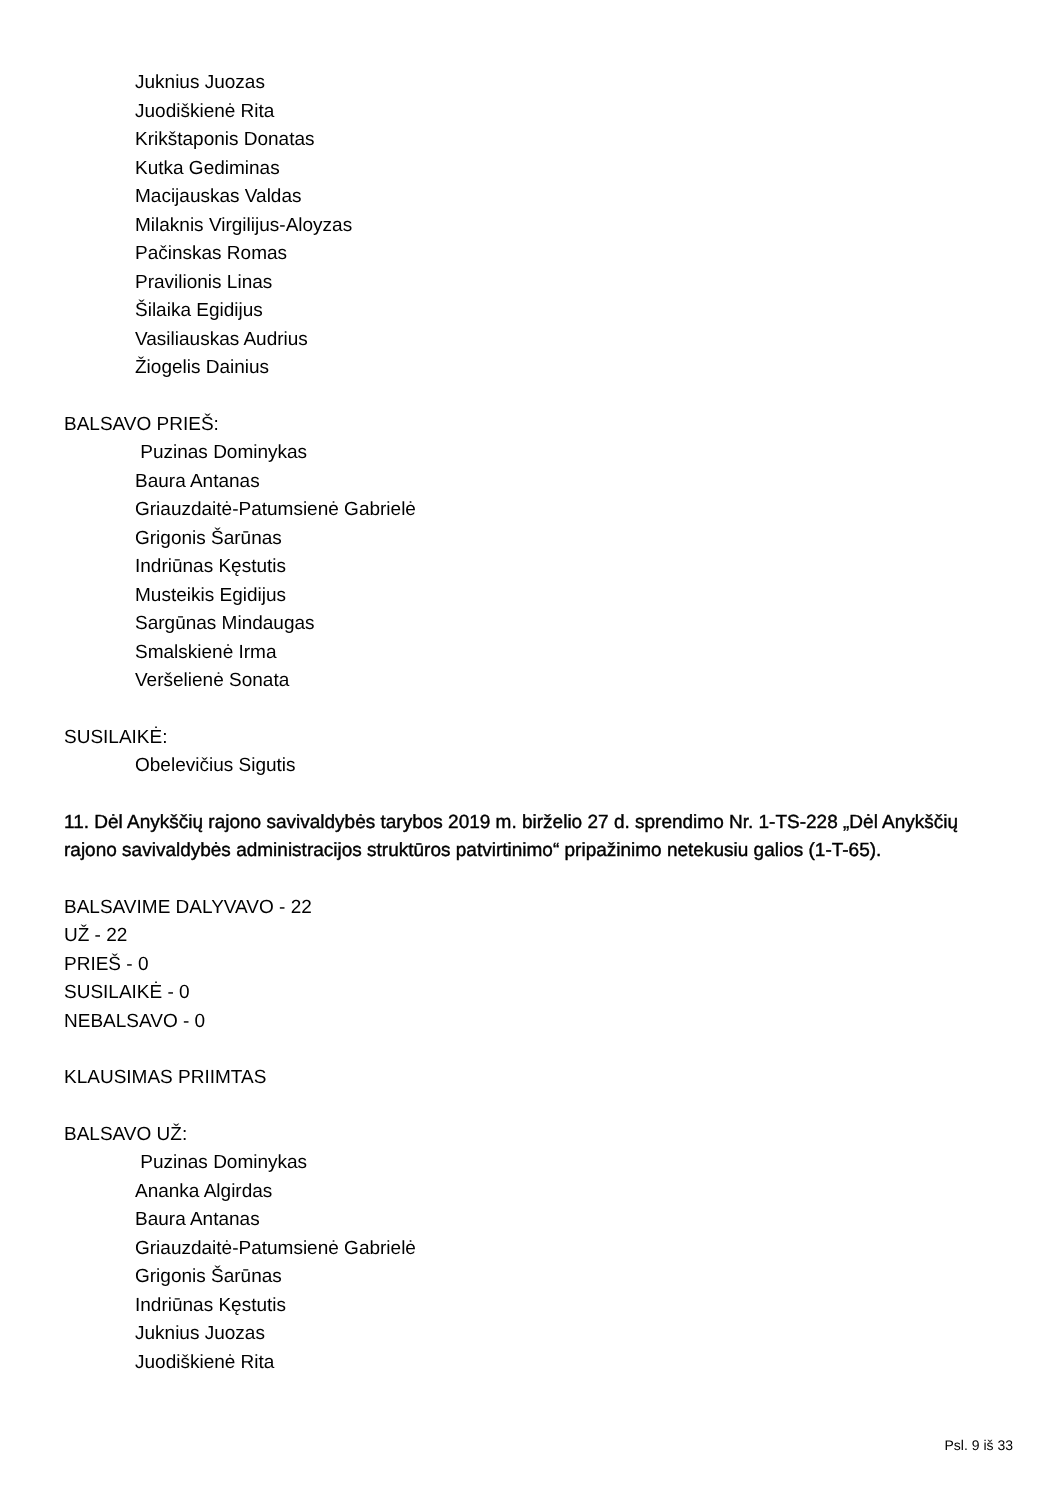Juknius Juozas
Juodiškienė Rita
Krikštaponis Donatas
Kutka Gediminas
Macijauskas Valdas
Milaknis Virgilijus-Aloyzas
Pačinskas Romas
Pravilionis Linas
Šilaika Egidijus
Vasiliauskas Audrius
Žiogelis Dainius
BALSAVO PRIEŠ:
Puzinas Dominykas
Baura Antanas
Griauzdaitė-Patumsienė Gabrielė
Grigonis Šarūnas
Indriūnas Kęstutis
Musteikis Egidijus
Sargūnas Mindaugas
Smalskienė Irma
Veršelienė Sonata
SUSILAIKĖ:
Obelevičius Sigutis
11. Dėl Anykščių rajono savivaldybės tarybos 2019 m. birželio 27 d. sprendimo Nr. 1-TS-228 „Dėl Anykščių rajono savivaldybės administracijos struktūros patvirtinimo“ pripažinimo netekusiu galios (1-T-65).
BALSAVIME DALYVAVO - 22
UŽ - 22
PRIEŠ - 0
SUSILAIKĖ - 0
NEBALSAVO - 0
KLAUSIMAS PRIIMTAS
BALSAVO UŽ:
Puzinas Dominykas
Ananka Algirdas
Baura Antanas
Griauzdaitė-Patumsienė Gabrielė
Grigonis Šarūnas
Indriūnas Kęstutis
Juknius Juozas
Juodiškienė Rita
Psl. 9 iš 33